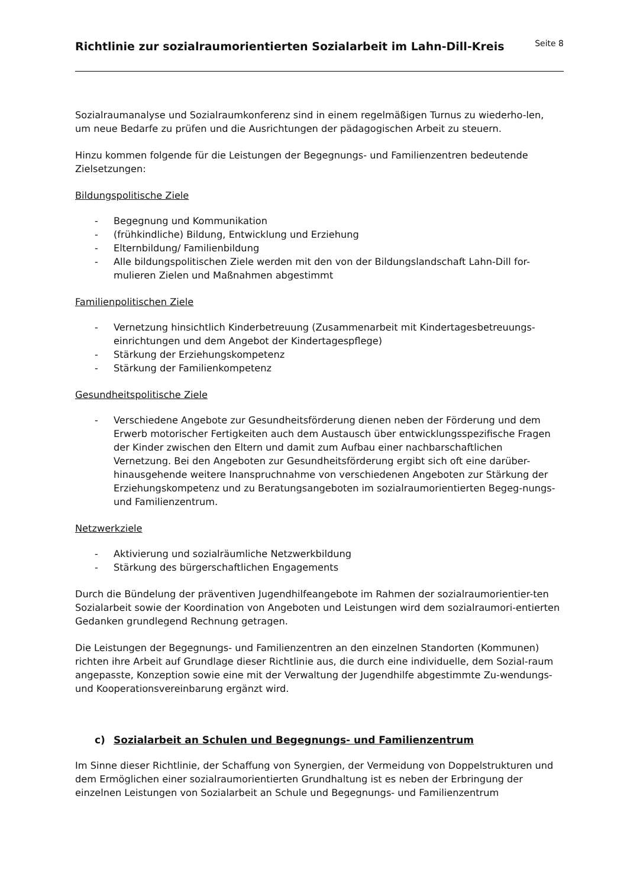Richtlinie zur sozialraumorientierten Sozialarbeit im Lahn-Dill-Kreis
Seite 8
Sozialraumanalyse und Sozialraumkonferenz sind in einem regelmäßigen Turnus zu wiederho-len, um neue Bedarfe zu prüfen und die Ausrichtungen der pädagogischen Arbeit zu steuern.
Hinzu kommen folgende für die Leistungen der Begegnungs- und Familienzentren bedeutende Zielsetzungen:
Bildungspolitische Ziele
- Begegnung und Kommunikation
- (frühkindliche) Bildung, Entwicklung und Erziehung
- Elternbildung/ Familienbildung
- Alle bildungspolitischen Ziele werden mit den von der Bildungslandschaft Lahn-Dill for-mulieren Zielen und Maßnahmen abgestimmt
Familienpolitischen Ziele
- Vernetzung hinsichtlich Kinderbetreuung (Zusammenarbeit mit Kindertagesbetreuungs-einrichtungen und dem Angebot der Kindertagespflege)
- Stärkung der Erziehungskompetenz
- Stärkung der Familienkompetenz
Gesundheitspolitische Ziele
- Verschiedene Angebote zur Gesundheitsförderung dienen neben der Förderung und dem Erwerb motorischer Fertigkeiten auch dem Austausch über entwicklungsspezifische Fragen der Kinder zwischen den Eltern und damit zum Aufbau einer nachbarschaftlichen Vernetzung. Bei den Angeboten zur Gesundheitsförderung ergibt sich oft eine darüber-hinausgehende weitere Inanspruchnahme von verschiedenen Angeboten zur Stärkung der Erziehungskompetenz und zu Beratungsangeboten im sozialraumorientierten Begeg-nungs- und Familienzentrum.
Netzwerkziele
- Aktivierung und sozialräumliche Netzwerkbildung
- Stärkung des bürgerschaftlichen Engagements
Durch die Bündelung der präventiven Jugendhilfeangebote im Rahmen der sozialraumorientier-ten Sozialarbeit sowie der Koordination von Angeboten und Leistungen wird dem sozialraumori-entierten Gedanken grundlegend Rechnung getragen.
Die Leistungen der Begegnungs- und Familienzentren an den einzelnen Standorten (Kommunen) richten ihre Arbeit auf Grundlage dieser Richtlinie aus, die durch eine individuelle, dem Sozial-raum angepasste, Konzeption sowie eine mit der Verwaltung der Jugendhilfe abgestimmte Zu-wendungs- und Kooperationsvereinbarung ergänzt wird.
c) Sozialarbeit an Schulen und Begegnungs- und Familienzentrum
Im Sinne dieser Richtlinie, der Schaffung von Synergien, der Vermeidung von Doppelstrukturen und dem Ermöglichen einer sozialraumorientierten Grundhaltung ist es neben der Erbringung der einzelnen Leistungen von Sozialarbeit an Schule und Begegnungs- und Familienzentrum